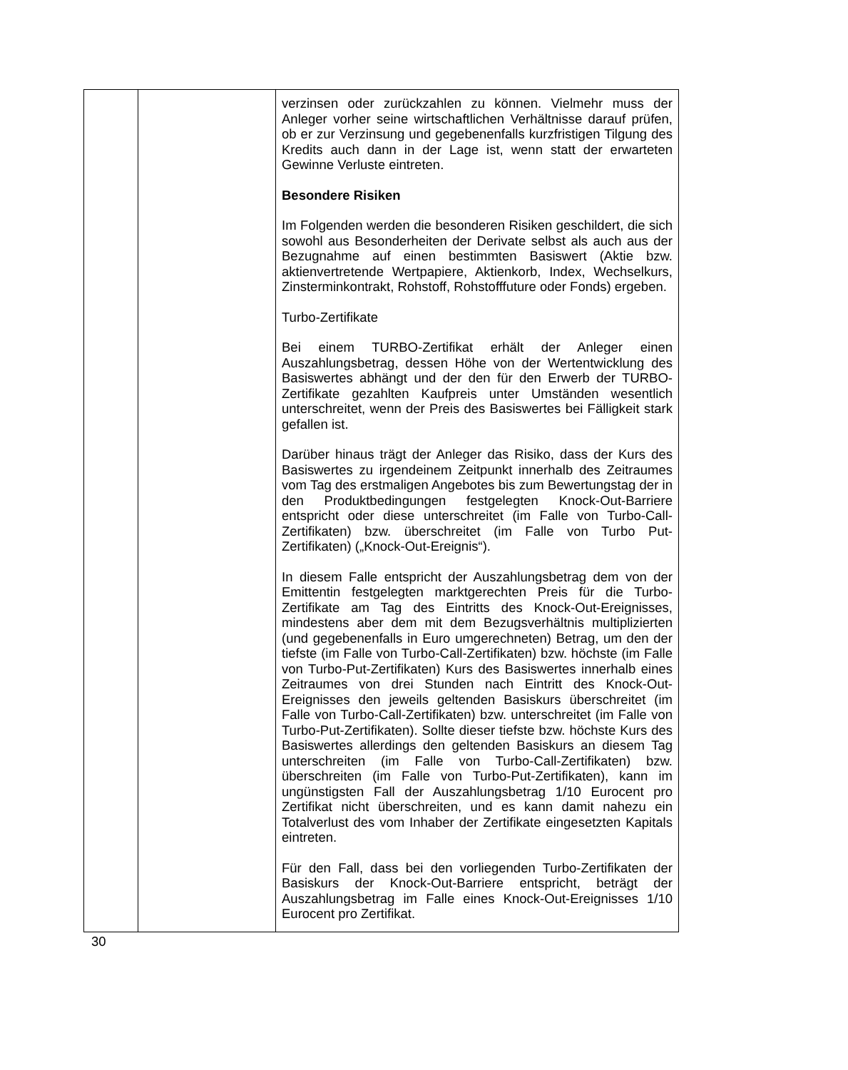| | | verzinsen oder zurückzahlen zu können. Vielmehr muss der Anleger vorher seine wirtschaftlichen Verhältnisse darauf prüfen, ob er zur Verzinsung und gegebenenfalls kurzfristigen Tilgung des Kredits auch dann in der Lage ist, wenn statt der erwarteten Gewinne Verluste eintreten. Besondere Risiken Im Folgenden werden die besonderen Risiken geschildert, die sich sowohl aus Besonderheiten der Derivate selbst als auch aus der Bezugnahme auf einen bestimmten Basiswert (Aktie bzw. aktienvertretende Wertpapiere, Aktienkorb, Index, Wechselkurs, Zinsterminkontrakt, Rohstoff, Rohstofffuture oder Fonds) ergeben. Turbo-Zertifikate Bei einem TURBO-Zertifikat erhält der Anleger einen Auszahlungsbetrag, dessen Höhe von der Wertentwicklung des Basiswertes abhängt und der den für den Erwerb der TURBO-Zertifikate gezahlten Kaufpreis unter Umständen wesentlich unterschreitet, wenn der Preis des Basiswertes bei Fälligkeit stark gefallen ist. Darüber hinaus trägt der Anleger das Risiko, dass der Kurs des Basiswertes zu irgendeinem Zeitpunkt innerhalb des Zeitraumes vom Tag des erstmaligen Angebotes bis zum Bewertungstag der in den Produktbedingungen festgelegten Knock-Out-Barriere entspricht oder diese unterschreitet (im Falle von Turbo-Call-Zertifikaten) bzw. überschreitet (im Falle von Turbo Put-Zertifikaten) („Knock-Out-Ereignis“). In diesem Falle entspricht der Auszahlungsbetrag dem von der Emittentin festgelegten marktgerechten Preis für die Turbo-Zertifikate am Tag des Eintritts des Knock-Out-Ereignisses, mindestens aber dem mit dem Bezugsverhältnis multiplizierten (und gegebenenfalls in Euro umgerechneten) Betrag, um den der tiefste (im Falle von Turbo-Call-Zertifikaten) bzw. höchste (im Falle von Turbo-Put-Zertifikaten) Kurs des Basiswertes innerhalb eines Zeitraumes von drei Stunden nach Eintritt des Knock-Out-Ereignisses den jeweils geltenden Basiskurs überschreitet (im Falle von Turbo-Call-Zertifikaten) bzw. unterschreitet (im Falle von Turbo-Put-Zertifikaten). Sollte dieser tiefste bzw. höchste Kurs des Basiswertes allerdings den geltenden Basiskurs an diesem Tag unterschreiten (im Falle von Turbo-Call-Zertifikaten) bzw. überschreiten (im Falle von Turbo-Put-Zertifikaten), kann im ungünstigsten Fall der Auszahlungsbetrag 1/10 Eurocent pro Zertifikat nicht überschreiten, und es kann damit nahezu ein Totalverlust des vom Inhaber der Zertifikate eingesetzten Kapitals eintreten. Für den Fall, dass bei den vorliegenden Turbo-Zertifikaten der Basiskurs der Knock-Out-Barriere entspricht, beträgt der Auszahlungsbetrag im Falle eines Knock-Out-Ereignisses 1/10 Eurocent pro Zertifikat. |
30